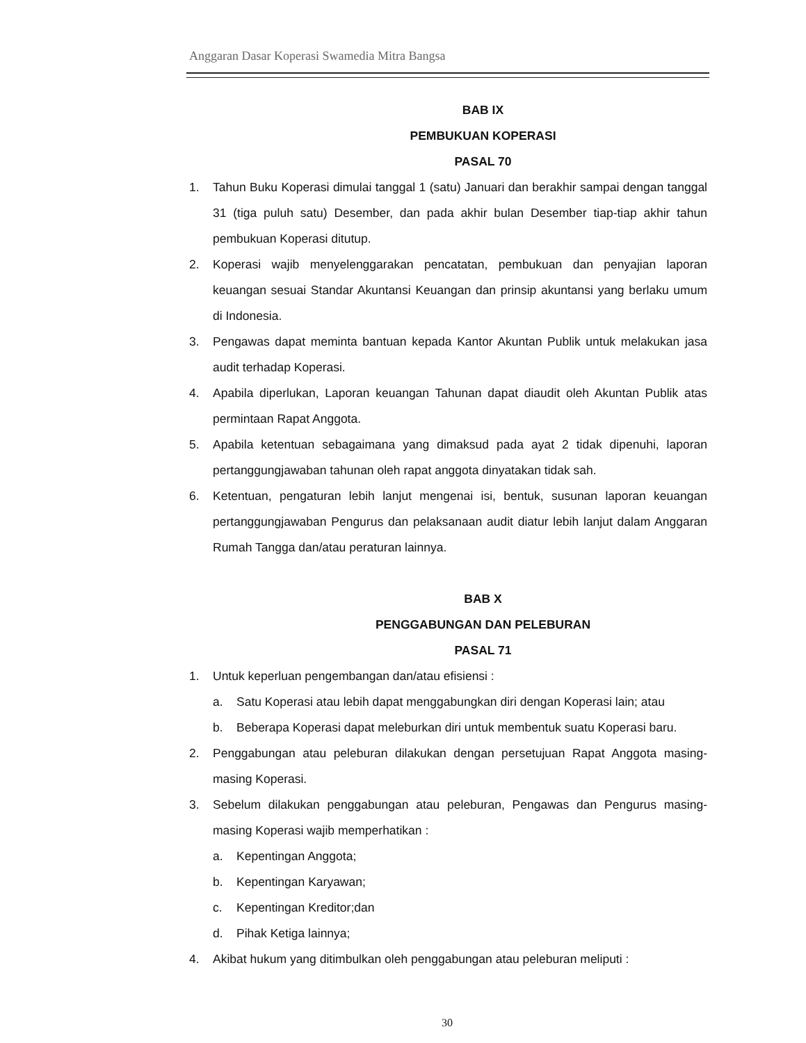Anggaran Dasar Koperasi Swamedia Mitra Bangsa
BAB IX
PEMBUKUAN KOPERASI
PASAL 70
1. Tahun Buku Koperasi dimulai tanggal 1 (satu) Januari dan berakhir sampai dengan tanggal 31 (tiga puluh satu) Desember, dan pada akhir bulan Desember tiap-tiap akhir tahun pembukuan Koperasi ditutup.
2. Koperasi wajib menyelenggarakan pencatatan, pembukuan dan penyajian laporan keuangan sesuai Standar Akuntansi Keuangan dan prinsip akuntansi yang berlaku umum di Indonesia.
3. Pengawas dapat meminta bantuan kepada Kantor Akuntan Publik untuk melakukan jasa audit terhadap Koperasi.
4. Apabila diperlukan, Laporan keuangan Tahunan dapat diaudit oleh Akuntan Publik atas permintaan Rapat Anggota.
5. Apabila ketentuan sebagaimana yang dimaksud pada ayat 2 tidak dipenuhi, laporan pertanggungjawaban tahunan oleh rapat anggota dinyatakan tidak sah.
6. Ketentuan, pengaturan lebih lanjut mengenai isi, bentuk, susunan laporan keuangan pertanggungjawaban Pengurus dan pelaksanaan audit diatur lebih lanjut dalam Anggaran Rumah Tangga dan/atau peraturan lainnya.
BAB X
PENGGABUNGAN DAN PELEBURAN
PASAL 71
1. Untuk keperluan pengembangan dan/atau efisiensi :
a. Satu Koperasi atau lebih dapat menggabungkan diri dengan Koperasi lain; atau
b. Beberapa Koperasi dapat meleburkan diri untuk membentuk suatu Koperasi baru.
2. Penggabungan atau peleburan dilakukan dengan persetujuan Rapat Anggota masing-masing Koperasi.
3. Sebelum dilakukan penggabungan atau peleburan, Pengawas dan Pengurus masing-masing Koperasi wajib memperhatikan :
a. Kepentingan Anggota;
b. Kepentingan Karyawan;
c. Kepentingan Kreditor;dan
d. Pihak Ketiga lainnya;
4. Akibat hukum yang ditimbulkan oleh penggabungan atau peleburan meliputi :
30